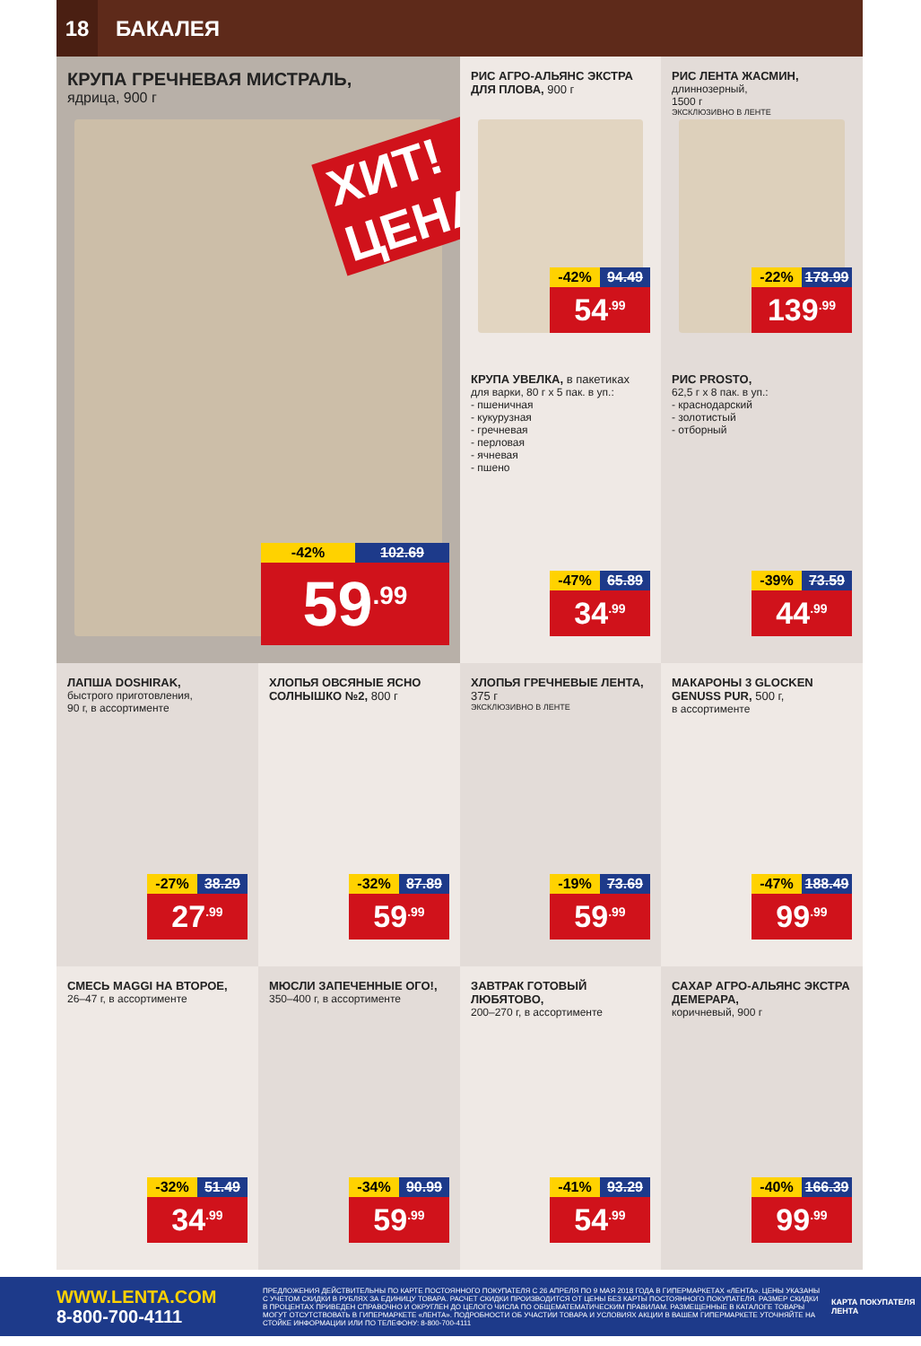18
БАКАЛЕЯ
КРУПА ГРЕЧНЕВАЯ МИСТРАЛЬ,
ядрица, 900 г
ХИТ! ЦЕНА
-42% 102.69
59<sup>.99</sup>
РИС АГРО-АЛЬЯНС ЭКСТРА ДЛЯ ПЛОВА, 900 г
-42% 94.49
54<sup>.99</sup>
РИС ЛЕНТА ЖАСМИН,
длиннозерный,
1500 г
ЭКСКЛЮЗИВНО В ЛЕНТЕ
-22% 178.99
139<sup>.99</sup>
КРУПА УВЕЛКА, в пакетиках
для варки, 80 г х 5 пак. в уп.:
- пшеничная
- кукурузная
- гречневая
- перловая
- ячневая
- пшено
-47% 65.89
34<sup>.99</sup>
РИС PROSTO,
62,5 г х 8 пак. в уп.:
- краснодарский
- золотистый
- отборный
-39% 73.59
44<sup>.99</sup>
ЛАПША DOSHIRAK,
быстрого приготовления,
90 г, в ассортименте
-27% 38.29
27<sup>.99</sup>
ХЛОПЬЯ ОВСЯНЫЕ ЯСНО СОЛНЫШКО №2, 800 г
-32% 87.89
59<sup>.99</sup>
ХЛОПЬЯ ГРЕЧНЕВЫЕ ЛЕНТА, 375 г
ЭКСКЛЮЗИВНО В ЛЕНТЕ
-19% 73.69
59<sup>.99</sup>
МАКАРОНЫ 3 GLOCKEN GENUSS PUR, 500 г,
в ассортименте
-47% 188.49
99<sup>.99</sup>
СМЕСЬ MAGGI НА ВТОРОЕ,
26–47 г, в ассортименте
-32% 51.49
34<sup>.99</sup>
МЮСЛИ ЗАПЕЧЕННЫЕ ОГО!,
350–400 г, в ассортименте
-34% 90.99
59<sup>.99</sup>
ЗАВТРАК ГОТОВЫЙ ЛЮБЯТОВО,
200–270 г, в ассортименте
-41% 93.29
54<sup>.99</sup>
САХАР АГРО-АЛЬЯНС ЭКСТРА ДЕМЕРАРА,
коричневый, 900 г
-40% 166.39
99<sup>.99</sup>
WWW.LENTA.COM
8-800-700-4111
ПРЕДЛОЖЕНИЯ ДЕЙСТВИТЕЛЬНЫ ПО КАРТЕ ПОСТОЯННОГО ПОКУПАТЕЛЯ С 26 АПРЕЛЯ ПО 9 МАЯ 2018 ГОДА В ГИПЕРМАРКЕТАХ «ЛЕНТА». ЦЕНЫ УКАЗАНЫ С УЧЕТОМ СКИДКИ В РУБЛЯХ ЗА ЕДИНИЦУ ТОВАРА. РАСЧЕТ СКИДКИ ПРОИЗВОДИТСЯ ОТ ЦЕНЫ БЕЗ КАРТЫ ПОСТОЯННОГО ПОКУПАТЕЛЯ. РАЗМЕР СКИДКИ В ПРОЦЕНТАХ ПРИВЕДЕН СПРАВОЧНО И ОКРУГЛЕН ДО ЦЕЛОГО ЧИСЛА ПО ОБЩЕМАТЕМАТИЧЕСКИМ ПРАВИЛАМ. РАЗМЕЩЕННЫЕ В КАТАЛОГЕ ТОВАРЫ МОГУТ ОТСУТСТВОВАТЬ В ГИПЕРМАРКЕТЕ «ЛЕНТА». ПОДРОБНОСТИ ОБ УЧАСТИИ ТОВАРА И УСЛОВИЯХ АКЦИИ В ВАШЕМ ГИПЕРМАРКЕТЕ УТОЧНЯЙТЕ НА СТОЙКЕ ИНФОРМАЦИИ ИЛИ ПО ТЕЛЕФОНУ: 8-800-700-4111
КАРТА ПОКУПАТЕЛЯ
ЛЕНТА